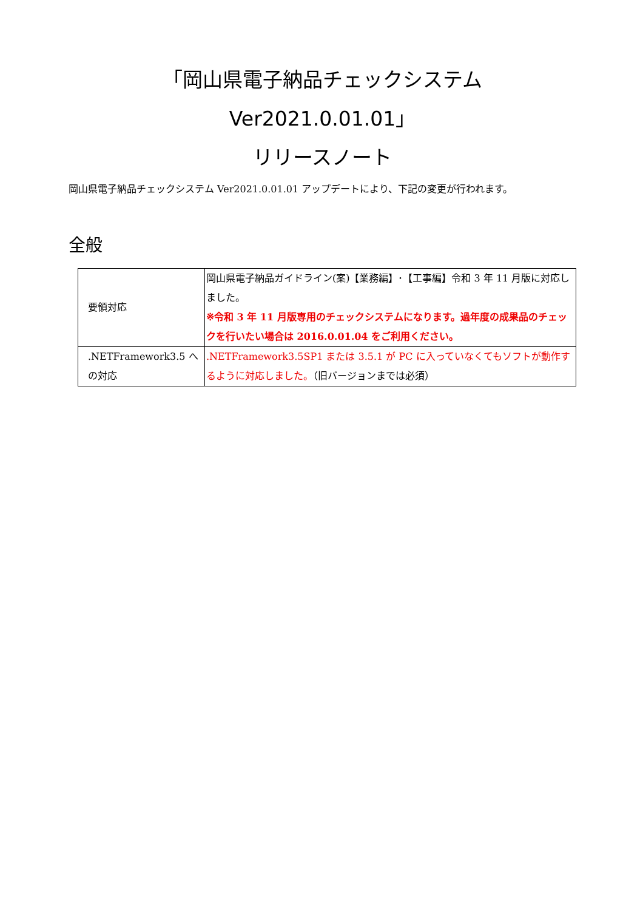「岡山県電子納品チェックシステム Ver2021.0.01.01」
リリースノート
岡山県電子納品チェックシステム Ver2021.0.01.01 アップデートにより、下記の変更が行われます。
全般
| 要領対応 | 岡山県電子納品ガイドライン(案)【業務編】･【工事編】令和 3 年 11 月版に対応しました。 ※令和 3 年 11 月版専用のチェックシステムになります。過年度の成果品のチェックを行いたい場合は 2016.0.01.04 をご利用ください。 |
| .NETFramework3.5 への対応 | .NETFramework3.5SP1 または 3.5.1 が PC に入っていなくてもソフトが動作するように対応しました。 （旧バージョンまでは必須） |